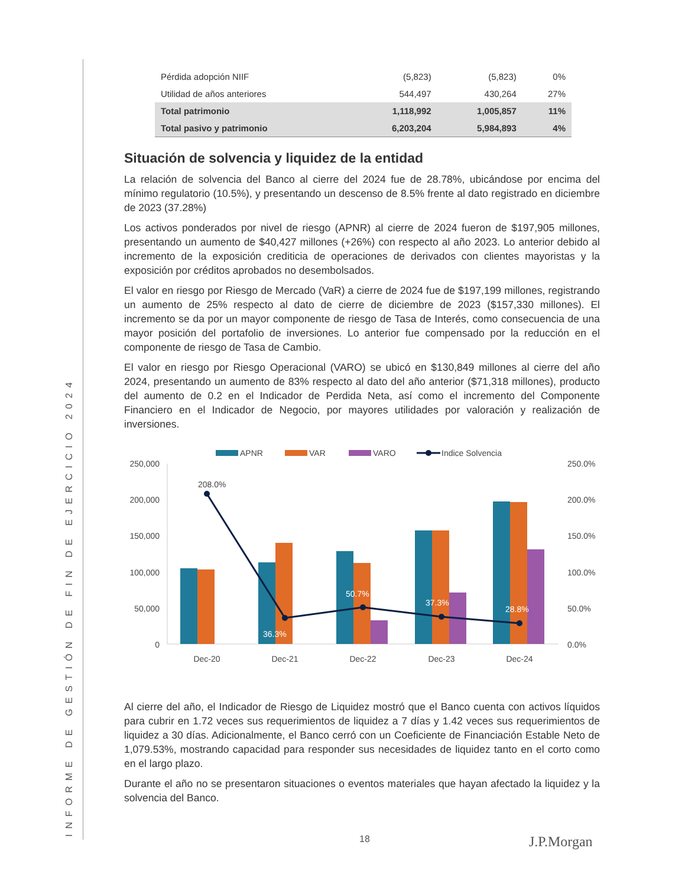INFORME DE GESTIÓN DE FIN DE EJERCICIO 2024
| Pérdida adopción NIIF | (5,823) | (5,823) | 0% |
| Utilidad de años anteriores | 544,497 | 430,264 | 27% |
| Total patrimonio | 1,118,992 | 1,005,857 | 11% |
| Total pasivo y patrimonio | 6,203,204 | 5,984,893 | 4% |
Situación de solvencia y liquidez de la entidad
La relación de solvencia del Banco al cierre del 2024 fue de 28.78%, ubicándose por encima del mínimo regulatorio (10.5%), y presentando un descenso de 8.5% frente al dato registrado en diciembre de 2023 (37.28%)
Los activos ponderados por nivel de riesgo (APNR) al cierre de 2024 fueron de $197,905 millones, presentando un aumento de $40,427 millones (+26%) con respecto al año 2023. Lo anterior debido al incremento de la exposición crediticia de operaciones de derivados con clientes mayoristas y la exposición por créditos aprobados no desembolsados.
El valor en riesgo por Riesgo de Mercado (VaR) a cierre de 2024 fue de $197,199 millones, registrando un aumento de 25% respecto al dato de cierre de diciembre de 2023 ($157,330 millones). El incremento se da por un mayor componente de riesgo de Tasa de Interés, como consecuencia de una mayor posición del portafolio de inversiones. Lo anterior fue compensado por la reducción en el componente de riesgo de Tasa de Cambio.
El valor en riesgo por Riesgo Operacional (VARO) se ubicó en $130,849 millones al cierre del año 2024, presentando un aumento de 83% respecto al dato del año anterior ($71,318 millones), producto del aumento de 0.2 en el Indicador de Perdida Neta, así como el incremento del Componente Financiero en el Indicador de Negocio, por mayores utilidades por valoración y realización de inversiones.
APNR
VAR
VARO
Indice Solvencia
250,000
200,000
150,000
100,000
50,000
0
250.0%
200.0%
150.0%
100.0%
50.0%
0.0%
208.0%
36.3%
50.7%
37.3%
28.8%
Dec-20
Dec-21
Dec-22
Dec-23
Dec-24
Al cierre del año, el Indicador de Riesgo de Liquidez mostró que el Banco cuenta con activos líquidos para cubrir en 1.72 veces sus requerimientos de liquidez a 7 días y 1.42 veces sus requerimientos de liquidez a 30 días. Adicionalmente, el Banco cerró con un Coeficiente de Financiación Estable Neto de 1,079.53%, mostrando capacidad para responder sus necesidades de liquidez tanto en el corto como en el largo plazo.
Durante el año no se presentaron situaciones o eventos materiales que hayan afectado la liquidez y la solvencia del Banco.
18 J.P.Morgan